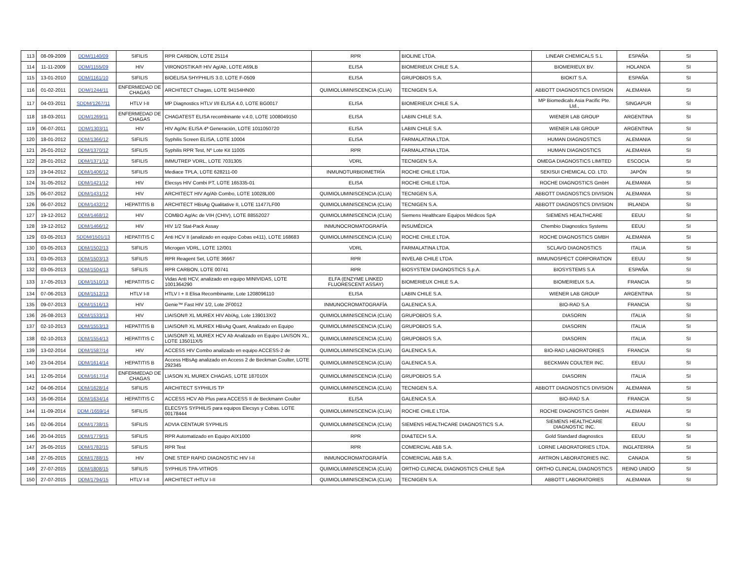| 113 | 08-09-2009 | DDM/1140/09 | SIFILIS | RPR CARBON, LOTE 25114 | RPR | BIOLINE LTDA. | LINEAR CHEMICALS S.L | ESPAÑA | SI |
| 114 | 11-11-2009 | DDM/1155/09 | HIV | VIRONOSTIKA® HIV Ag/Ab, LOTE A69LB | ELISA | BIOMERIEUX CHILE S.A. | BIOMERIEUX BV. | HOLANDA | SI |
| 115 | 13-01-2010 | DDM/1161/10 | SIFILIS | BIOELISA SHYPHILIS 3.0, LOTE F-0509 | ELISA | GRUPOBIOS S.A. | BIOKIT S.A. | ESPAÑA | SI |
| 116 | 01-02-2011 | DDM/1244/11 | ENFERMEDAD DE CHAGAS | ARCHITECT Chagas, LOTE 94154HN00 | QUIMIOLUMINISCENCIA (CLIA) | TECNIGEN S.A. | ABBOTT DIAGNOSTICS DIVISION | ALEMANIA | SI |
| 117 | 04-03-2011 | SDDM/1267/11 | HTLV I-II | MP Diagnostics HTLV I/II ELISA 4.0, LOTE BG0017 | ELISA | BIOMERIEUX CHILE S.A. | MP Biomedicals Asia Pacific Pte. Ltd., | SINGAPUR | SI |
| 118 | 18-03-2011 | DDM/1269/11 | ENFERMEDAD DE CHAGAS | CHAGATEST ELISA recombinante v.4.0, LOTE 1008049150 | ELISA | LABIN CHILE S.A. | WIENER LAB GROUP | ARGENTINA | SI |
| 119 | 06-07-2011 | DDM/1303/11 | HIV | HIV Ag/Ac ELISA 4ª Generación, LOTE 1011050720 | ELISA | LABIN CHILE S.A. | WIENER LAB GROUP | ARGENTINA | SI |
| 120 | 18-01-2012 | DDM/1366/12 | SIFILIS | Syphilis Screen ELISA, LOTE 10004 | ELISA | FARMALATINA LTDA. | HUMAN DIAGNOSTICS | ALEMANIA | SI |
| 121 | 26-01-2012 | DDM/1370/12 | SIFILIS | Syphilis RPR Test, Nº Lote Kit 11005 | RPR | FARMALATINA LTDA. | HUMAN DIAGNOSTICS | ALEMANIA | SI |
| 122 | 28-01-2012 | DDM/1371/12 | SIFILIS | IMMUTREP VDRL, LOTE 7031305 | VDRL | TECNIGEN S.A. | OMEGA DIAGNOSTICS LIMITED | ESCOCIA | SI |
| 123 | 19-04-2012 | DDM/1406/12 | SIFILIS | Mediace TPLA, LOTE 628211-00 | INMUNOTURBIDIMETRÍA | ROCHE CHILE LTDA. | SEKISUI CHEMICAL CO. LTD. | JAPÓN | SI |
| 124 | 31-05-2012 | DDM/1421/12 | HIV | Elecsys HIV Combi PT, LOTE 165335-01 | ELISA | ROCHE CHILE LTDA. | ROCHE DIAGNOSTICS GmbH | ALEMANIA | SI |
| 125 | 06-07-2012 | DDM/1431/12 | HIV | ARCHITECT HIV Ag/Ab Combo, LOTE 10028LI00 | QUIMIOLUMINISCENCIA (CLIA) | TECNIGEN S.A. | ABBOTT DIAGNOSTICS DIVISION | ALEMANIA | SI |
| 126 | 06-07-2012 | DDM/1432/12 | HEPATITIS B | ARCHITECT HBsAg Qualitative II, LOTE 11477LF00 | QUIMIOLUMINISCENCIA (CLIA) | TECNIGEN S.A. | ABBOTT DIAGNOSTICS DIVISION | IRLANDA | SI |
| 127 | 19-12-2012 | DDM/1468/12 | HIV | COMBO Ag/Ac de VIH (CHIV), LOTE 88552027 | QUIMIOLUMINISCENCIA (CLIA) | Siemens Healthcare Equipos Médicos SpA | SIEMENS HEALTHCARE | EEUU | SI |
| 128 | 19-12-2012 | DDM/1466/12 | HIV | HIV 1/2 Stat-Pack Assay | INMUNOCROMATOGRAFÍA | INSUMÉDICA | Chembio Diagnostics Systems | EEUU | SI |
| 129 | 03-05-2013 | SDDM/1501/13 | HEPATITIS C | Anti HCV II (analizado en equipo Cobas e411), LOTE 168683 | QUIMIOLUMINISCENCIA (CLIA) | ROCHE CHILE LTDA. | ROCHE DIAGNOSTICS GMBH | ALEMANIA | SI |
| 130 | 03-05-2013 | DDM/1502/13 | SIFILIS | Microgen VDRL, LOTE 12/001 | VDRL | FARMALATINA LTDA. | SCLAVO DIAGNOSTICS | ITALIA | SI |
| 131 | 03-05-2013 | DDM/1503/13 | SIFILIS | RPR Reagent Set, LOTE 36667 | RPR | INVELAB CHILE LTDA. | IMMUNOSPECT CORPORATION | EEUU | SI |
| 132 | 03-05-2013 | DDM/1504/13 | SIFILIS | RPR CARBON, LOTE 00741 | RPR | BIOSYSTEM DIAGNOSTICS S.p.A. | BIOSYSTEMS S.A | ESPAÑA | SI |
| 133 | 17-05-2013 | DDM/1510/13 | HEPATITIS C | Vidas Anti HCV, analizado en equipo MINIVIDAS, LOTE 1001364290 | ELFA (ENZYME LINKED FLUORESCENT ASSAY) | BIOMERIEUX CHILE S.A. | BIOMERIEUX S.A. | FRANCIA | SI |
| 134 | 07-06-2013 | DDM/1512/13 | HTLV I-II | HTLV I + II Elisa Recombinante, Lote 1208096110 | ELISA | LABIN CHILE S.A. | WIENER LAB GROUP | ARGENTINA | SI |
| 135 | 09-07-2013 | DDM/1516/13 | HIV | Genie™ Fast HIV 1/2, Lote 2F0012 | INMUNOCROMATOGRAFÍA | GALENICA S.A. | BIO-RAD S.A | FRANCIA | SI |
| 136 | 26-08-2013 | DDM/1533/13 | HIV | LIAISON® XL MUREX HIV Ab/Ag, Lote 139013X/2 | QUIMIOLUMINISCENCIA (CLIA) | GRUPOBIOS S.A. | DIASORIN | ITALIA | SI |
| 137 | 02-10-2013 | DDM/1553/13 | HEPATITIS B | LIAISON® XL MUREX HBsAg Quant, Analizado en Equipo | QUIMIOLUMINISCENCIA (CLIA) | GRUPOBIOS S.A. | DIASORIN | ITALIA | SI |
| 138 | 02-10-2013 | DDM/1554/13 | HEPATITIS C | LIAISON® XL MUREX HCV Ab Analizado en Equipo LIAISON XL, LOTE 135011X/5 | QUIMIOLUMINISCENCIA (CLIA) | GRUPOBIOS S.A. | DIASORIN | ITALIA | SI |
| 139 | 13-02-2014 | DDM/1587/14 | HIV | ACCESS HIV Combo analizado en equipo ACCESS-2 de | QUIMIOLUMINISCENCIA (CLIA) | GALENICA S.A. | BIO-RAD LABORATORIES | FRANCIA | SI |
| 140 | 23-04-2014 | DDM/1614/14 | HEPATITIS B | Access HBsAg analizado en Access 2 de Beckman Coulter, LOTE 292345 | QUIMIOLUMINISCENCIA (CLIA) | GALENICA S.A. | BECKMAN COULTER INC. | EEUU | SI |
| 141 | 12-05-2014 | DDM/1617/14 | ENFERMEDAD DE CHAGAS | LIASON XL MUREX CHAGAS, LOTE 187010X | QUIMIOLUMINISCENCIA (CLIA) | GRUPOBIOS S.A | DIASORIN | ITALIA | SI |
| 142 | 04-06-2014 | DDM/1628/14 | SIFILIS | ARCHITECT SYPHILIS TP | QUIMIOLUMINISCENCIA (CLIA) | TECNIGEN S.A. | ABBOTT DIAGNOSTICS DIVISION | ALEMANIA | SI |
| 143 | 16-06-2014 | DDM/1634/14 | HEPATITIS C | ACCESS HCV Ab Plus para ACCESS II de Beckmann Coulter | ELISA | GALENICA S.A | BIO-RAD S.A | FRANCIA | SI |
| 144 | 11-09-2014 | DDM /1659/14 | SIFILIS | ELECSYS SYPHILIS para equipos Elecsys y Cobas. LOTE 00178444 | QUIMIOLUMINISCENCIA (CLIA) | ROCHE CHILE LTDA. | ROCHE DIAGNOSTICS GmbH | ALEMANIA | SI |
| 145 | 02-06-2014 | DDM/1738/15 | SIFILIS | ADVIA CENTAUR SYPHILIS | QUIMIOLUMINISCENCIA (CLIA) | SIEMENS HEALTHCARE DIAGNOSTICS S.A. | SIEMENS HEALTHCARE DIAGNOSTIC INC. | EEUU | SI |
| 146 | 20-04-2015 | DDM/1779/15 | SIFILIS | RPR Automatizado en Equipo AIX1000 | RPR | DIA&TECH S.A. | Gold Standard diagnostics | EEUU | SI |
| 147 | 26-05-2015 | DDM/1782/15 | SIFILIS | RPR Test | RPR | COMERCIAL A&B S.A. | LORNE LABORATORIES LTDA. | INGLATERRA | SI |
| 148 | 27-05-2015 | DDM/1788/15 | HIV | ONE STEP RAPID DIAGNOSTIC HIV I-II | INMUNOCROMATOGRAFÍA | COMERCIAL A&B S.A. | ARTRON LABORATORIES INC. | CANADA | SI |
| 149 | 27-07-2015 | DDM/1808/15 | SIFILIS | SYPHILIS TPA-VITROS | QUIMIOLUMINISCENCIA (CLIA) | ORTHO CLINICAL DIAGNOSTICS CHILE SpA | ORTHO CLINICAL DIAGNOSTICS | REINO UNIDO | SI |
| 150 | 27-07-2015 | DDM/1794/15 | HTLV I-II | ARCHITECT rHTLV I-II | QUIMIOLUMINISCENCIA (CLIA) | TECNIGEN S.A. | ABBOTT LABORATORIES | ALEMANIA | SI |